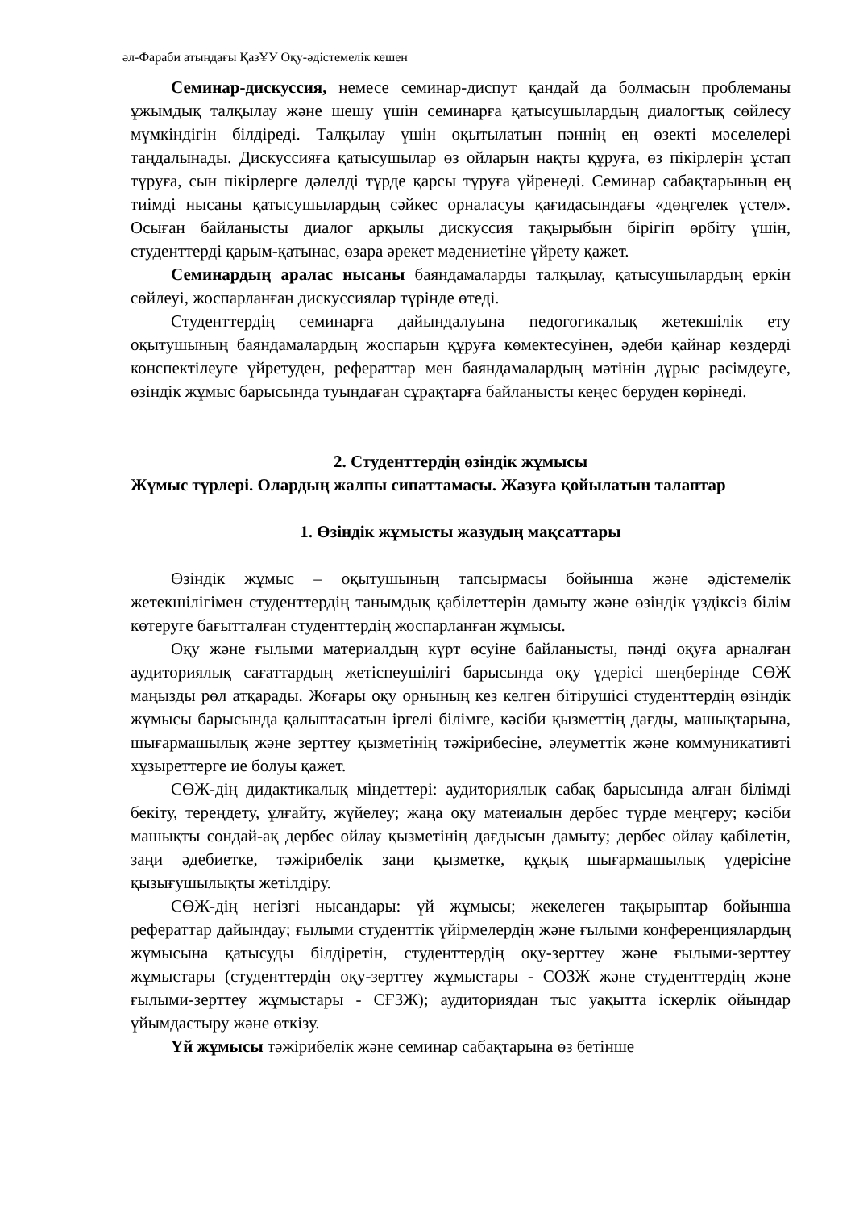әл-Фараби атындағы ҚазҰУ Оқу-әдістемелік кешен
Семинар-дискуссия, немесе семинар-диспут қандай да болмасын проблеманы ұжымдық талқылау және шешу үшін семинарға қатысушылардың диалогтық сөйлесу мүмкіндігін білдіреді. Талқылау үшін оқытылатын пәннің ең өзекті мәселелері таңдалынады. Дискуссияға қатысушылар өз ойларын нақты құруға, өз пікірлерін ұстап тұруға, сын пікірлерге дәлелді түрде қарсы тұруға үйренеді. Семинар сабақтарының ең тиімді нысаны қатысушылардың сәйкес орналасуы қағидасындағы «дөңгелек үстел». Осыған байланысты диалог арқылы дискуссия тақырыбын бірігіп өрбіту үшін, студенттерді қарым-қатынас, өзара әрекет мәдениетіне үйрету қажет.
Семинардың аралас нысаны баяндамаларды талқылау, қатысушылардың еркін сөйлеуі, жоспарланған дискуссиялар түрінде өтеді.
Студенттердің семинарға дайындалуына педогогикалық жетекшілік ету оқытушының баяндамалардың жоспарын құруға көмектесуінен, әдеби қайнар көздерді конспектілеуге үйретуден, рефераттар мен баяндамалардың мәтінін дұрыс рәсімдеуге, өзіндік жұмыс барысында туындаған сұрақтарға байланысты кеңес беруден көрінеді.
2. Студенттердің өзіндік жұмысы
Жұмыс түрлері. Олардың жалпы сипаттамасы. Жазуға қойылатын талаптар
1. Өзіндік жұмысты жазудың мақсаттары
Өзіндік жұмыс – оқытушының тапсырмасы бойынша және әдістемелік жетекшілігімен студенттердің танымдық қабілеттерін дамыту және өзіндік үздіксіз білім көтеруге бағытталған студенттердің жоспарланған жұмысы.
Оқу және ғылыми материалдың күрт өсуіне байланысты, пәнді оқуға арналған аудиториялық сағаттардың жетіспеушілігі барысында оқу үдерісі шеңберінде СӨЖ маңызды рөл атқарады. Жоғары оқу орнының кез келген бітірушісі студенттердің өзіндік жұмысы барысында қалыптасатын іргелі білімге, кәсіби қызметтің дағды, машықтарына, шығармашылық және зерттеу қызметінің тәжірибесіне, әлеуметтік және коммуникативті хұзыреттерге ие болуы қажет.
СӨЖ-дің дидактикалық міндеттері: аудиториялық сабақ барысында алған білімді бекіту, тереңдету, ұлғайту, жүйелеу; жаңа оқу матеиалын дербес түрде меңгеру; кәсіби машықты сондай-ақ дербес ойлау қызметінің дағдысын дамыту; дербес ойлау қабілетін, заңи әдебиетке, тәжірибелік заңи қызметке, құқық шығармашылық үдерісіне қызығушылықты жетілдіру.
СӨЖ-дің негізгі нысандары: үй жұмысы; жекелеген тақырыптар бойынша рефераттар дайындау; ғылыми студенттік үйірмелердің және ғылыми конференциялардың жұмысына қатысуды білдіретін, студенттердің оқу-зерттеу және ғылыми-зерттеу жұмыстары (студенттердің оқу-зерттеу жұмыстары - СОЗЖ және студенттердің және ғылыми-зерттеу жұмыстары - СҒЗЖ); аудиториядан тыс уақытта іскерлік ойындар ұйымдастыру және өткізу.
Үй жұмысы тәжірибелік және семинар сабақтарына өз бетінше